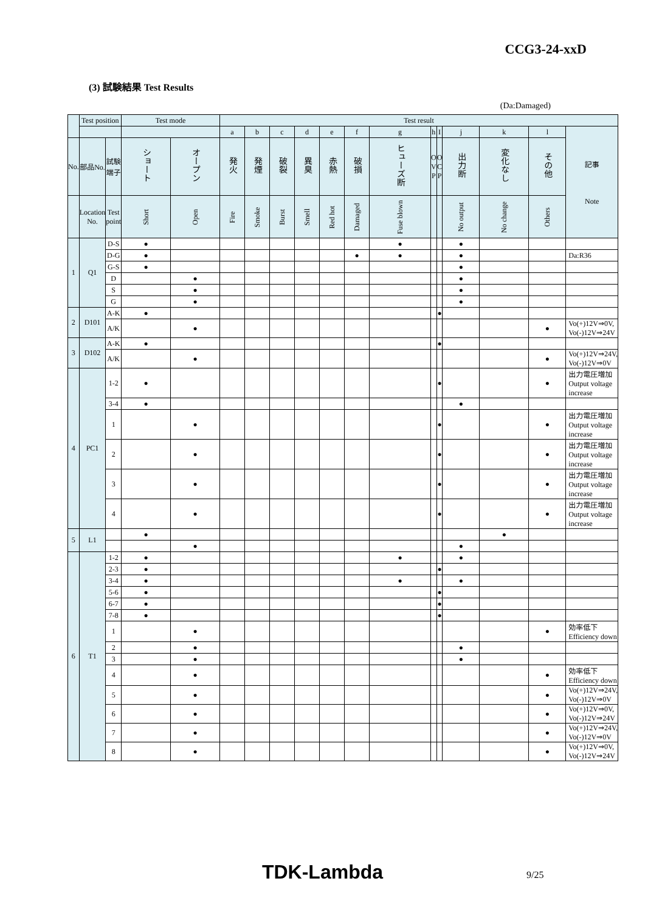CCG3-24-xxD
(3) 試験結果 Test Results
(Da:Damaged)
| | Test position | | Test mode | | Test result | | | | | | | | | | | | |
| --- | --- | --- | --- | --- | --- | --- | --- | --- | --- | --- | --- | --- | --- | --- | --- | --- | --- |
| | | | | | a | b | c | d | e | f | g | h | I | j | k | l | 記事 Note |
| No. | 部品No. | 試験端子 | ショート | オープン | 発火 | 発煙 | 破裂 | 異臭 | 赤熱 | 破損 | ヒューズ断 | O V P | O C P | 出力断 | 変化なし | その他 | |
| | Location No. | Test point | Short | Open | Fire | Smoke | Burst | Smell | Red hot | Damaged | Fuse blown | | | No output | No change | Others | |
| 1 | Q1 | D-S | ● | | | | | | | | ● | | | ● | | | |
| | | D-G | ● | | | | | | | ● | ● | | | ● | | | Da:R36 |
| | | G-S | ● | | | | | | | | | | | ● | | | |
| | | D | | ● | | | | | | | | | | ● | | | |
| | | S | | ● | | | | | | | | | | ● | | | |
| | | G | | ● | | | | | | | | | | ● | | | |
| 2 | D101 | A-K | ● | | | | | | | | | | ● | | | | |
| | | A/K | | ● | | | | | | | | | | | | ● | Vo(+)12V⇒0V, Vo(-)12V⇒24V |
| 3 | D102 | A-K | ● | | | | | | | | | | ● | | | | |
| | | A/K | | ● | | | | | | | | | | | | ● | Vo(+)12V⇒24V, Vo(-)12V⇒0V |
| 4 | PC1 | 1-2 | ● | | | | | | | | | | ● | | | ● | 出力電圧増加 Output voltage increase |
| | | 3-4 | ● | | | | | | | | | | | ● | | | |
| | | 1 | | ● | | | | | | | | | ● | | | ● | 出力電圧増加 Output voltage increase |
| | | 2 | | ● | | | | | | | | | ● | | | ● | 出力電圧増加 Output voltage increase |
| | | 3 | | ● | | | | | | | | | ● | | | ● | 出力電圧増加 Output voltage increase |
| | | 4 | | ● | | | | | | | | | ● | | | ● | 出力電圧増加 Output voltage increase |
| 5 | L1 | | ● | | | | | | | | | | | | ● | | |
| | | | | ● | | | | | | | | | | ● | | | |
| 6 | T1 | 1-2 | ● | | | | | | | | ● | | | ● | | | |
| | | 2-3 | ● | | | | | | | | | | ● | | | | |
| | | 3-4 | ● | | | | | | | | ● | | | ● | | | |
| | | 5-6 | ● | | | | | | | | | | ● | | | | |
| | | 6-7 | ● | | | | | | | | | | ● | | | | |
| | | 7-8 | ● | | | | | | | | | | ● | | | | |
| | | 1 | | ● | | | | | | | | | | | | ● | 効率低下 Efficiency down |
| | | 2 | | ● | | | | | | | | | | ● | | | |
| | | 3 | | ● | | | | | | | | | | ● | | | |
| | | 4 | | ● | | | | | | | | | | | | ● | 効率低下 Efficiency down |
| | | 5 | | ● | | | | | | | | | | | | ● | Vo(+)12V⇒24V, Vo(-)12V⇒0V |
| | | 6 | | ● | | | | | | | | | | | | ● | Vo(+)12V⇒0V, Vo(-)12V⇒24V |
| | | 7 | | ● | | | | | | | | | | | | ● | Vo(+)12V⇒24V, Vo(-)12V⇒0V |
| | | 8 | | ● | | | | | | | | | | | | ● | Vo(+)12V⇒0V, Vo(-)12V⇒24V |
TDK-Lambda 9/25